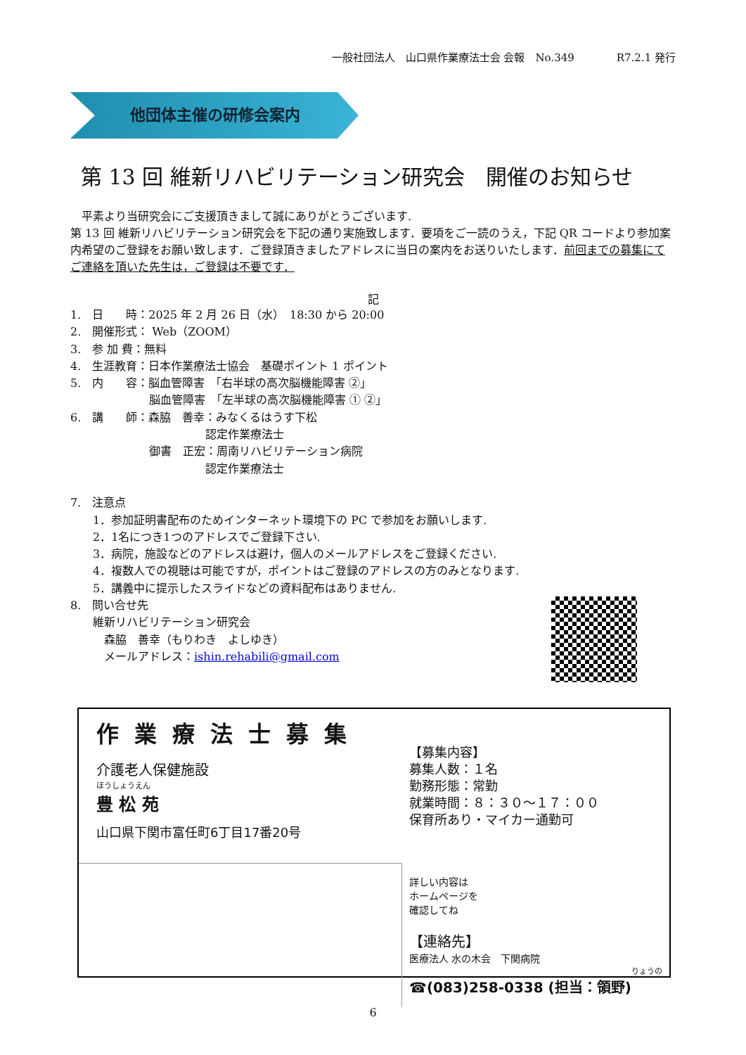一般社団法人　山口県作業療法士会 会報　No.349　　　　R7.2.1 発行
他団体主催の研修会案内
第 13 回 維新リハビリテーション研究会　開催のお知らせ
　平素より当研究会にご支援頂きまして誠にありがとうございます.
第 13 回 維新リハビリテーション研究会を下記の通り実施致します．要項をご一読のうえ，下記 QR コードより参加案内希望のご登録をお願い致します．ご登録頂きましたアドレスに当日の案内をお送りいたします．前回までの募集にてご連絡を頂いた先生は，ご登録は不要です．
記
1.　日　　時：2025 年 2 月 26 日（水）　18:30 から 20:00
2.　開催形式： Web（ZOOM）
3.　参 加 費：無料
4.　生涯教育：日本作業療法士協会　基礎ポイント 1 ポイント
5.　内　　容：脳血管障害　「右半球の高次脳機能障害 ②」
　　　　　　　脳血管障害　「左半球の高次脳機能障害 ① ②」
6.　講　　師：森脇　善幸：みなくるはうす下松
　　　　　　　　　　　　認定作業療法士
　　　　　　　御書　正宏：周南リハビリテーション病院
　　　　　　　　　　　　認定作業療法士
7.　注意点
　　1．参加証明書配布のためインターネット環境下の PC で参加をお願いします.
　　2．1名につき1つのアドレスでご登録下さい.
　　3．病院，施設などのアドレスは避け，個人のメールアドレスをご登録ください.
　　4．複数人での視聴は可能ですが，ポイントはご登録のアドレスの方のみとなります.
　　5．講義中に提示したスライドなどの資料配布はありません.
8.　問い合せ先
　　維新リハビリテーション研究会
　　　森脇　善幸（もりわき　よしゆき）
　　　メールアドレス：ishin.rehabili@gmail.com
作業療法士募集
介護老人保健施設
ほうしょうえん
豊 松 苑
山口県下関市富任町6丁目17番20号
【募集内容】
募集人数：１名
勤務形態：常勤
就業時間：８：３０～１７：００
保育所あり・マイカー通勤可
詳しい内容は
ホームページを
確認してね
【連絡先】
医療法人 水の木会　下関病院
りょうの
☎(083)258-0338 (担当：領野)
6